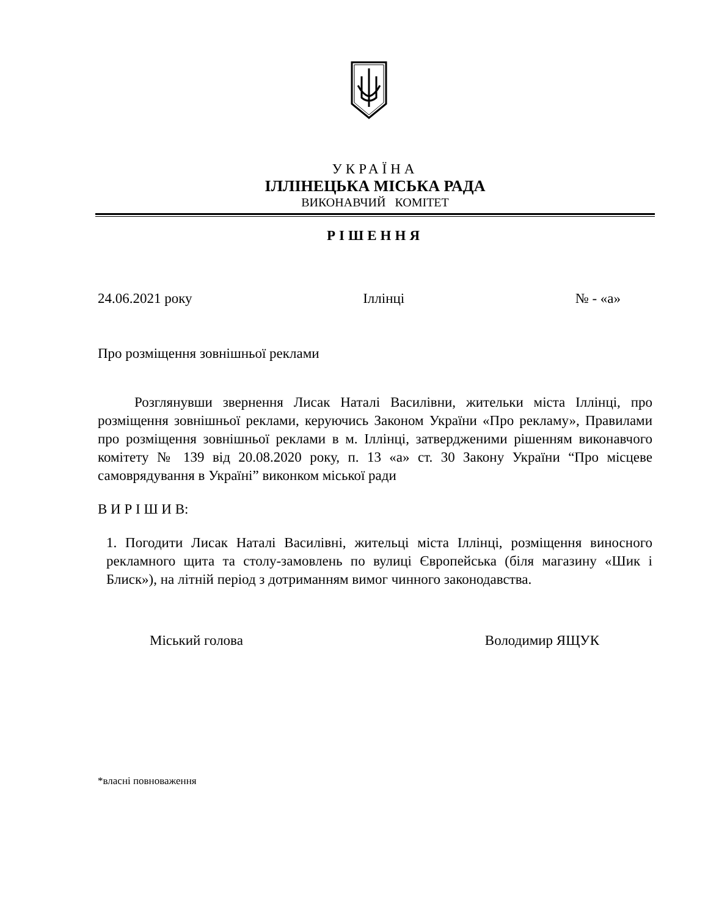УКРАЇНА
ІЛЛІНЕЦЬКА МІСЬКА РАДА
ВИКОНАВЧИЙ КОМІТЕТ
РІШЕННЯ
24.06.2021 року Іллінці № - «а»
Про розміщення зовнішньої реклами
Розглянувши звернення Лисак Наталі Василівни, жительки міста Іллінці, про розміщення зовнішньої реклами, керуючись Законом України «Про рекламу», Правилами про розміщення зовнішньої реклами в м. Іллінці, затвердженими рішенням виконавчого комітету № 139 від 20.08.2020 року, п. 13 «а» ст. 30 Закону України “Про місцеве самоврядування в Україні” виконком міської ради
В И Р І Ш И В:
1. Погодити Лисак Наталі Василівні, жительці міста Іллінці, розміщення виносного рекламного щита та столу-замовлень по вулиці Європейська (біля магазину «Шик і Блиск»), на літній період з дотриманням вимог чинного законодавства.
Міський голова Володимир ЯЩУК
*власні повноваження